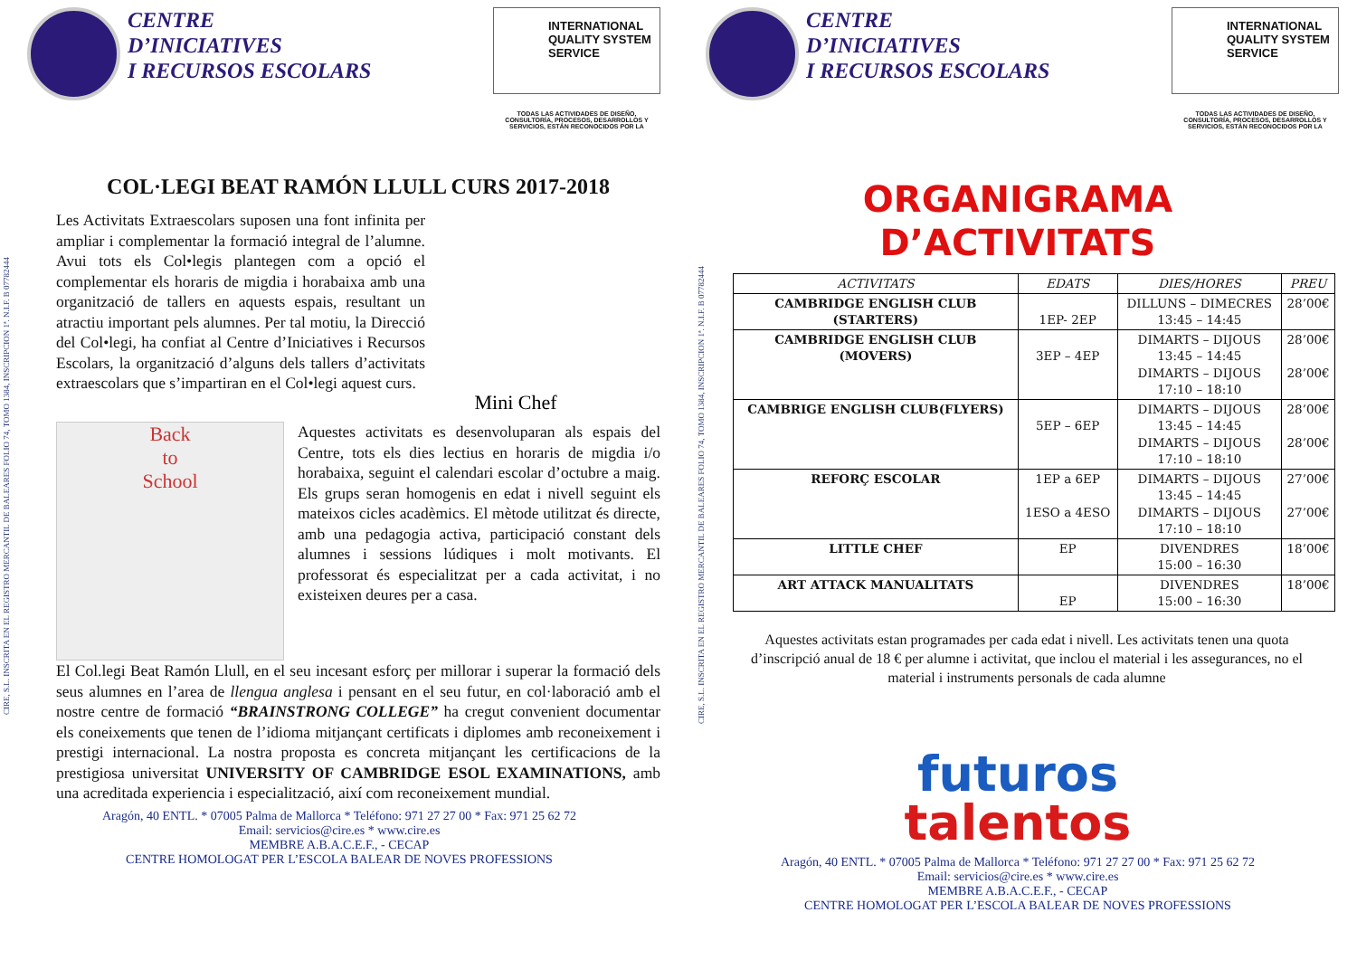CENTRE
D’INICIATIVES
I RECURSOS ESCOLARS
INTERNATIONAL QUALITY SYSTEM SERVICE
TODAS LAS ACTIVIDADES DE DISEÑO, CONSULTORÍA, PROCESOS, DESARROLLOS Y SERVICIOS, ESTÁN RECONOCIDOS POR LA
CIRE, S.L. INSCRITA EN EL REGISTRO MERCANTIL DE BALEARES FOLIO 74, TOMO 1384, INSCRIPCION 1ª. N.I.F. B 07782444
COL·LEGI BEAT RAMÓN LLULL CURS 2017-2018
Les Activitats Extraescolars suposen una font infinita per ampliar i complementar la formació integral de l’alumne. Avui tots els Col•legis plantegen com a opció el complementar els horaris de migdia i horabaixa amb una organització de tallers en aquests espais, resultant un atractiu important pels alumnes. Per tal motiu, la Direcció del Col•legi, ha confiat al Centre d’Iniciatives i Recursos Escolars, la organització d’alguns dels tallers d’activitats extraescolars que s’impartiran en el Col•legi aquest curs.
Mini Chef
Back
to
School
Aquestes activitats es desenvoluparan als espais del Centre, tots els dies lectius en horaris de migdia i/o horabaixa, seguint el calendari escolar d’octubre a maig. Els grups seran homogenis en edat i nivell seguint els mateixos cicles acadèmics. El mètode utilitzat és directe, amb una pedagogia activa, participació constant dels alumnes i sessions lúdiques i molt motivants. El professorat és especialitzat per a cada activitat, i no existeixen deures per a casa.
El Col.legi Beat Ramón Llull, en el seu incesant esforç per millorar i superar la formació dels seus alumnes en l’area de llengua anglesa i pensant en el seu futur, en col·laboració amb el nostre centre de formació “BRAINSTRONG COLLEGE” ha cregut convenient documentar els coneixements que tenen de l’idioma mitjançant certificats i diplomes amb reconeixement i prestigi internacional. La nostra proposta es concreta mitjançant les certificacions de la prestigiosa universitat UNIVERSITY OF CAMBRIDGE ESOL EXAMINATIONS, amb una acreditada experiencia i especialització, així com reconeixement mundial.
Aragón, 40 ENTL. * 07005 Palma de Mallorca * Teléfono: 971 27 27 00 * Fax: 971 25 62 72
Email: servicios@cire.es * www.cire.es
MEMBRE A.B.A.C.E.F., - CECAP
CENTRE HOMOLOGAT PER L’ESCOLA BALEAR DE NOVES PROFESSIONS
CENTRE
D’INICIATIVES
I RECURSOS ESCOLARS
INTERNATIONAL QUALITY SYSTEM SERVICE
TODAS LAS ACTIVIDADES DE DISEÑO, CONSULTORÍA, PROCESOS, DESARROLLOS Y SERVICIOS, ESTÁN RECONOCIDOS POR LA
CIRE, S.L. INSCRITA EN EL REGISTRO MERCANTIL DE BALEARES FOLIO 74, TOMO 1384, INSCRIPCION 1ª. N.I.F. B 07782444
ORGANIGRAMA
D’ACTIVITATS
| ACTIVITATS | EDATS | DIES/HORES | PREU |
| --- | --- | --- | --- |
| CAMBRIDGE ENGLISH CLUB (STARTERS) | 1EP- 2EP | DILLUNS – DIMECRES 13:45 – 14:45 | 28’00€ |
| CAMBRIDGE ENGLISH CLUB (MOVERS) | 3EP – 4EP | DIMARTS – DIJOUS 13:45 – 14:45 DIMARTS – DIJOUS 17:10 – 18:10 | 28’00€ 28’00€ |
| CAMBRIGE ENGLISH CLUB(FLYERS) | 5EP – 6EP | DIMARTS – DIJOUS 13:45 – 14:45 DIMARTS – DIJOUS 17:10 – 18:10 | 28’00€ 28’00€ |
| REFORÇ ESCOLAR | 1EP a 6EP 1ESO a 4ESO | DIMARTS – DIJOUS 13:45 – 14:45 DIMARTS – DIJOUS 17:10 – 18:10 | 27’00€ 27’00€ |
| LITTLE CHEF | EP | DIVENDRES 15:00 – 16:30 | 18’00€ |
| ART ATTACK MANUALITATS | EP | DIVENDRES 15:00 – 16:30 | 18’00€ |
Aquestes activitats estan programades per cada edat i nivell. Les activitats tenen una quota d’inscripció anual de 18 € per alumne i activitat, que inclou el material i les assegurances, no el material i instruments personals de cada alumne
futuros
talentos
Aragón, 40 ENTL. * 07005 Palma de Mallorca * Teléfono: 971 27 27 00 * Fax: 971 25 62 72
Email: servicios@cire.es * www.cire.es
MEMBRE A.B.A.C.E.F., - CECAP
CENTRE HOMOLOGAT PER L’ESCOLA BALEAR DE NOVES PROFESSIONS